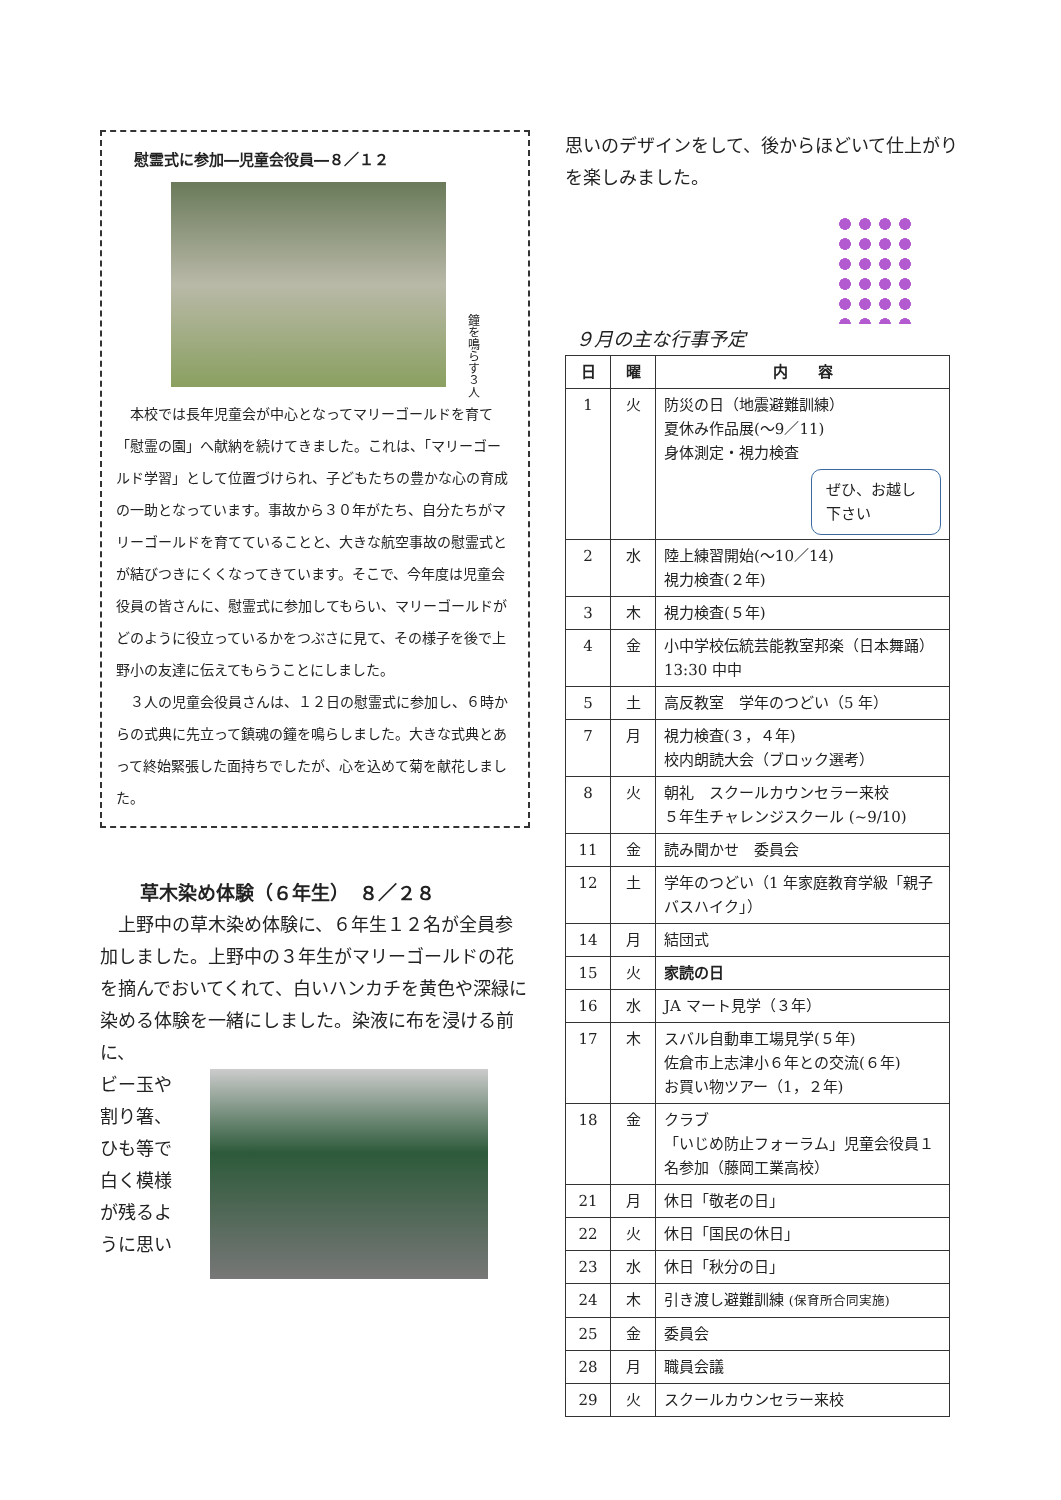慰霊式に参加―児童会役員―８／１２
鐘を鳴らす３人
　本校では長年児童会が中心となってマリーゴールドを育て「慰霊の園」へ献納を続けてきました。これは、「マリーゴールド学習」として位置づけられ、子どもたちの豊かな心の育成の一助となっています。事故から３０年がたち、自分たちがマリーゴールドを育てていることと、大きな航空事故の慰霊式とが結びつきにくくなってきています。そこで、今年度は児童会役員の皆さんに、慰霊式に参加してもらい、マリーゴールドがどのように役立っているかをつぶさに見て、その様子を後で上野小の友達に伝えてもらうことにしました。
　３人の児童会役員さんは、１２日の慰霊式に参加し、６時からの式典に先立って鎮魂の鐘を鳴らしました。大きな式典とあって終始緊張した面持ちでしたが、心を込めて菊を献花しました。
草木染め体験（６年生）　８／２８
　上野中の草木染め体験に、６年生１２名が全員参加しました。上野中の３年生がマリーゴールドの花を摘んでおいてくれて、白いハンカチを黄色や深緑に染める体験を一緒にしました。染液に布を浸ける前に、
ビー玉や割り箸、ひも等で白く模様が残るように思い
思いのデザインをして、後からほどいて仕上がりを楽しみました。
９月の主な行事予定
| 日 | 曜 | 内 容 |
| --- | --- | --- |
| 1 | 火 | 防災の日（地震避難訓練） 夏休み作品展(～9／11) 身体測定・視力検査 ぜひ、お越し下さい |
| 2 | 水 | 陸上練習開始(～10／14) 視力検査(２年) |
| 3 | 木 | 視力検査(５年) |
| 4 | 金 | 小中学校伝統芸能教室邦楽（日本舞踊）13:30 中中 |
| 5 | 土 | 高反教室 学年のつどい（5 年） |
| 7 | 月 | 視力検査(３，４年) 校内朗読大会（ブロック選考） |
| 8 | 火 | 朝礼 スクールカウンセラー来校 ５年生チャレンジスクール (~9/10) |
| 11 | 金 | 読み聞かせ 委員会 |
| 12 | 土 | 学年のつどい（1 年家庭教育学級「親子バスハイク」） |
| 14 | 月 | 結団式 |
| 15 | 火 | 家読の日 |
| 16 | 水 | JA マート見学（３年） |
| 17 | 木 | スバル自動車工場見学(５年) 佐倉市上志津小６年との交流(６年) お買い物ツアー（1，２年) |
| 18 | 金 | クラブ 「いじめ防止フォーラム」児童会役員１名参加（藤岡工業高校） |
| 21 | 月 | 休日「敬老の日」 |
| 22 | 火 | 休日「国民の休日」 |
| 23 | 水 | 休日「秋分の日」 |
| 24 | 木 | 引き渡し避難訓練 (保育所合同実施) |
| 25 | 金 | 委員会 |
| 28 | 月 | 職員会議 |
| 29 | 火 | スクールカウンセラー来校 |